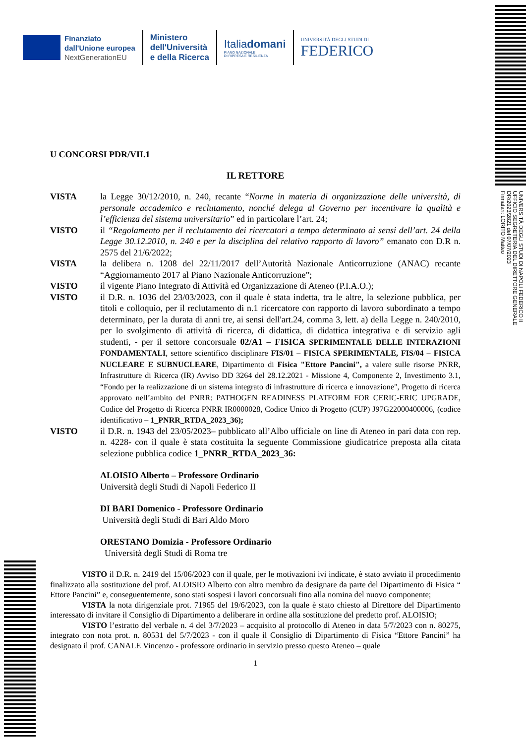Finanziato
dall'Unione europea
NextGenerationEU
Ministero
dell'Università
e della Ricerca
Italiadomani
PIANO NAZIONALE
DI RIPRESA E RESILIENZA
UNIVERSITÀ DEGLI STUDI DI
FEDERICO
U CONCORSI PDR/VII.1
IL RETTORE
VISTA la Legge 30/12/2010, n. 240, recante “Norme in materia di organizzazione delle università, di personale accademico e reclutamento, nonché delega al Governo per incentivare la qualità e l’efficienza del sistema universitario” ed in particolare l’art. 24;
VISTO il “Regolamento per il reclutamento dei ricercatori a tempo determinato ai sensi dell’art. 24 della Legge 30.12.2010, n. 240 e per la disciplina del relativo rapporto di lavoro” emanato con D.R n. 2575 del 21/6/2022;
VISTA la delibera n. 1208 del 22/11/2017 dell’Autorità Nazionale Anticorruzione (ANAC) recante “Aggiornamento 2017 al Piano Nazionale Anticorruzione”;
VISTO il vigente Piano Integrato di Attività ed Organizzazione di Ateneo (P.I.A.O.);
VISTO il D.R. n. 1036 del 23/03/2023, con il quale è stata indetta, tra le altre, la selezione pubblica, per titoli e colloquio, per il reclutamento di n.1 ricercatore con rapporto di lavoro subordinato a tempo determinato, per la durata di anni tre, ai sensi dell'art.24, comma 3, lett. a) della Legge n. 240/2010, per lo svolgimento di attività di ricerca, di didattica, di didattica integrativa e di servizio agli studenti, - per il settore concorsuale 02/A1 – FISICA SPERIMENTALE DELLE INTERAZIONI FONDAMENTALI, settore scientifico disciplinare FIS/01 – FISICA SPERIMENTALE, FIS/04 – FISICA NUCLEARE E SUBNUCLEARE, Dipartimento di Fisica "Ettore Pancini", a valere sulle risorse PNRR, Infrastrutture di Ricerca (IR) Avviso DD 3264 del 28.12.2021 - Missione 4, Componente 2, Investimento 3.1, “Fondo per la realizzazione di un sistema integrato di infrastrutture di ricerca e innovazione", Progetto di ricerca approvato nell’ambito del PNRR: PATHOGEN READINESS PLATFORM FOR CERIC-ERIC UPGRADE, Codice del Progetto di Ricerca PNRR IR0000028, Codice Unico di Progetto (CUP) J97G22000400006, (codice identificativo – 1_PNRR_RTDA_2023_36);
VISTO il D.R. n. 1943 del 23/05/2023– pubblicato all’Albo ufficiale on line di Ateneo in pari data con rep. n. 4228- con il quale è stata costituita la seguente Commissione giudicatrice preposta alla citata selezione pubblica codice 1_PNRR_RTDA_2023_36:
ALOISIO Alberto – Professore Ordinario
Università degli Studi di Napoli Federico II
DI BARI Domenico - Professore Ordinario
Università degli Studi di Bari Aldo Moro
ORESTANO Domizia - Professore Ordinario
Università degli Studi di Roma tre
VISTO il D.R. n. 2419 del 15/06/2023 con il quale, per le motivazioni ivi indicate, è stato avviato il procedimento finalizzato alla sostituzione del prof. ALOISIO Alberto con altro membro da designare da parte del Dipartimento di Fisica “ Ettore Pancini” e, conseguentemente, sono stati sospesi i lavori concorsuali fino alla nomina del nuovo componente;
VISTA la nota dirigenziale prot. 71965 del 19/6/2023, con la quale è stato chiesto al Direttore del Dipartimento interessato di invitare il Consiglio di Dipartimento a deliberare in ordine alla sostituzione del predetto prof. ALOISIO;
VISTO l’estratto del verbale n. 4 del 3/7/2023 – acquisito al protocollo di Ateneo in data 5/7/2023 con n. 80275, integrato con nota prot. n. 80531 del 5/7/2023 - con il quale il Consiglio di Dipartimento di Fisica “Ettore Pancini” ha designato il prof. CANALE Vincenzo - professore ordinario in servizio presso questo Ateneo – quale
1
UNIVERSITÀ DEGLI STUDI DI NAPOLI FEDERICO II
UFFICIO SEGRETERIA DEL DIRETTORE GENERALE
DR/2023/2821 del 07/07/2023
Firmatari: LORITO Matteo